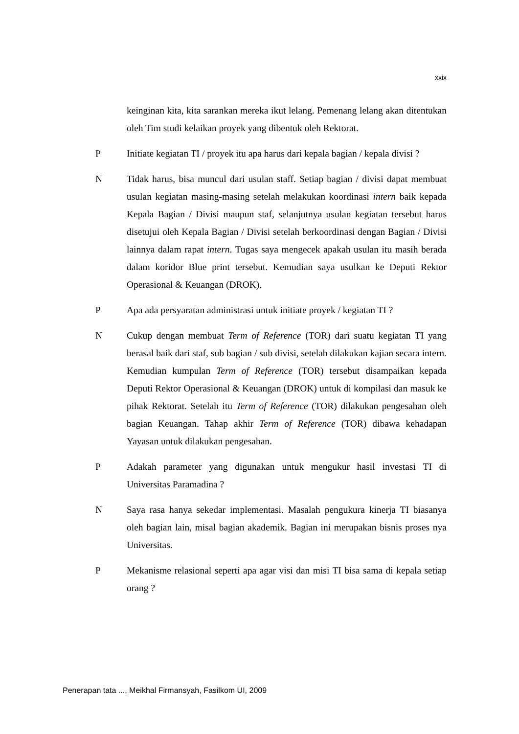xxix
keinginan kita, kita sarankan mereka ikut lelang. Pemenang lelang akan ditentukan oleh Tim studi kelaikan proyek yang dibentuk oleh Rektorat.
P Initiate kegiatan TI / proyek itu apa harus dari kepala bagian / kepala divisi ?
N Tidak harus, bisa muncul dari usulan staff. Setiap bagian / divisi dapat membuat usulan kegiatan masing-masing setelah melakukan koordinasi intern baik kepada Kepala Bagian / Divisi maupun staf, selanjutnya usulan kegiatan tersebut harus disetujui oleh Kepala Bagian / Divisi setelah berkoordinasi dengan Bagian / Divisi lainnya dalam rapat intern. Tugas saya mengecek apakah usulan itu masih berada dalam koridor Blue print tersebut. Kemudian saya usulkan ke Deputi Rektor Operasional & Keuangan (DROK).
P Apa ada persyaratan administrasi untuk initiate proyek / kegiatan TI ?
N Cukup dengan membuat Term of Reference (TOR) dari suatu kegiatan TI yang berasal baik dari staf, sub bagian / sub divisi, setelah dilakukan kajian secara intern. Kemudian kumpulan Term of Reference (TOR) tersebut disampaikan kepada Deputi Rektor Operasional & Keuangan (DROK) untuk di kompilasi dan masuk ke pihak Rektorat. Setelah itu Term of Reference (TOR) dilakukan pengesahan oleh bagian Keuangan. Tahap akhir Term of Reference (TOR) dibawa kehadapan Yayasan untuk dilakukan pengesahan.
P Adakah parameter yang digunakan untuk mengukur hasil investasi TI di Universitas Paramadina ?
N Saya rasa hanya sekedar implementasi. Masalah pengukura kinerja TI biasanya oleh bagian lain, misal bagian akademik. Bagian ini merupakan bisnis proses nya Universitas.
P Mekanisme relasional seperti apa agar visi dan misi TI bisa sama di kepala setiap orang ?
Penerapan tata ..., Meikhal Firmansyah, Fasilkom UI, 2009